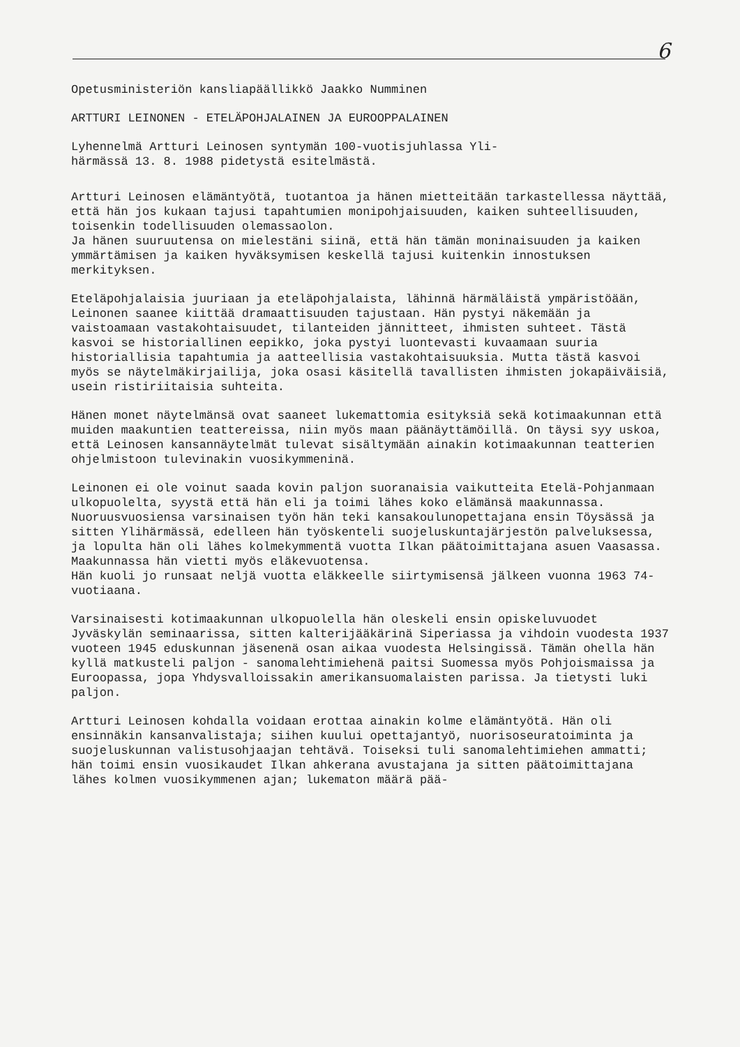6
Opetusministeriön kansliapäällikkö Jaakko Numminen
ARTTURI LEINONEN - ETELÄPOHJALAINEN JA EUROOPPALAINEN
Lyhennelmä Artturi Leinosen syntymän 100-vuotisjuhlassa Yli-
härmässä 13. 8. 1988 pidetystä esitelmästä.
Artturi Leinosen elämäntyötä, tuotantoa ja hänen mietteitään tarkastellessa näyttää, että hän jos kukaan tajusi tapahtumien monipohjaisuuden, kaiken suhteellisuuden, toisenkin todellisuuden olemassaolon.
Ja hänen suuruutensa on mielestäni siinä, että hän tämän moninaisuuden ja kaiken ymmärtämisen ja kaiken hyväksymisen keskellä tajusi kuitenkin innostuksen merkityksen.
Eteläpohjalaisia juuriaan ja eteläpohjalaista, lähinnä härmäläistä ympäristöään, Leinonen saanee kiittää dramaattisuuden tajustaan. Hän pystyi näkemään ja vaistoamaan vastakohtaisuudet, tilanteiden jännitteet, ihmisten suhteet. Tästä kasvoi se historiallinen eepikko, joka pystyi luontevasti kuvaamaan suuria historiallisia tapahtumia ja aatteellisia vastakohtaisuuksia. Mutta tästä kasvoi myös se näytelmäkirjailija, joka osasi käsitellä tavallisten ihmisten jokapäiväisiä, usein ristiriitaisia suhteita.
Hänen monet näytelmänsä ovat saaneet lukemattomia esityksiä sekä kotimaakunnan että muiden maakuntien teattereissa, niin myös maan päänäyttämöillä. On täysi syy uskoa, että Leinosen kansannäytelmät tulevat sisältymään ainakin kotimaakunnan teatterien ohjelmistoon tulevinakin vuosikymmeninä.
Leinonen ei ole voinut saada kovin paljon suoranaisia vaikutteita Etelä-Pohjanmaan ulkopuolelta, syystä että hän eli ja toimi lähes koko elämänsä maakunnassa.
Nuoruusvuosiensa varsinaisen työn hän teki kansakoulunopettajana ensin Töysässä ja sitten Ylihärmässä, edelleen hän työskenteli suojeluskuntajärjestön palveluksessa, ja lopulta hän oli lähes kolmekymmentä vuotta Ilkan päätoimittajana asuen Vaasassa. Maakunnassa hän vietti myös eläkevuotensa.
Hän kuoli jo runsaat neljä vuotta eläkkeelle siirtymisensä jälkeen vuonna 1963 74-vuotiaana.
Varsinaisesti kotimaakunnan ulkopuolella hän oleskeli ensin opiskeluvuodet Jyväskylän seminaarissa, sitten kalterijääkärinä Siperiassa ja vihdoin vuodesta 1937 vuoteen 1945 eduskunnan jäsenenä osan aikaa vuodesta Helsingissä. Tämän ohella hän kyllä matkusteli paljon - sanomalehtimiehenä paitsi Suomessa myös Pohjoismaissa ja Euroopassa, jopa Yhdysvalloissakin amerikansuomalaisten parissa. Ja tietysti luki paljon.
Artturi Leinosen kohdalla voidaan erottaa ainakin kolme elämäntyötä. Hän oli ensinnäkin kansanvalistaja; siihen kuului opettajantyö, nuorisoseuratoiminta ja suojeluskunnan valistusohjaajan tehtävä. Toiseksi tuli sanomalehtimiehen ammatti; hän toimi ensin vuosikaudet Ilkan ahkerana avustajana ja sitten päätoimittajana lähes kolmen vuosikymmenen ajan; lukematon määrä pää-